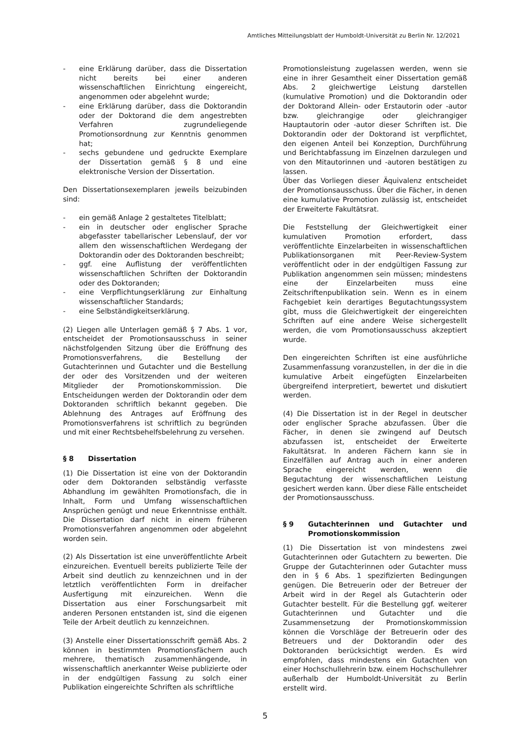Amtliches Mitteilungsblatt der Humboldt-Universität zu Berlin Nr. 12/2021
- eine Erklärung darüber, dass die Dissertation nicht bereits bei einer anderen wissenschaftlichen Einrichtung eingereicht, angenommen oder abgelehnt wurde;
- eine Erklärung darüber, dass die Doktorandin oder der Doktorand die dem angestrebten Verfahren zugrundeliegende Promotionsordnung zur Kenntnis genommen hat;
- sechs gebundene und gedruckte Exemplare der Dissertation gemäß § 8 und eine elektronische Version der Dissertation.
Den Dissertationsexemplaren jeweils beizubinden sind:
- ein gemäß Anlage 2 gestaltetes Titelblatt;
- ein in deutscher oder englischer Sprache abgefasster tabellarischer Lebenslauf, der vor allem den wissenschaftlichen Werdegang der Doktorandin oder des Doktoranden beschreibt;
- ggf. eine Auflistung der veröffentlichten wissenschaftlichen Schriften der Doktorandin oder des Doktoranden;
- eine Verpflichtungserklärung zur Einhaltung wissenschaftlicher Standards;
- eine Selbständigkeitserklärung.
(2) Liegen alle Unterlagen gemäß § 7 Abs. 1 vor, entscheidet der Promotionsausschuss in seiner nächstfolgenden Sitzung über die Eröffnung des Promotionsverfahrens, die Bestellung der Gutachterinnen und Gutachter und die Bestellung der oder des Vorsitzenden und der weiteren Mitglieder der Promotionskommission. Die Entscheidungen werden der Doktorandin oder dem Doktoranden schriftlich bekannt gegeben. Die Ablehnung des Antrages auf Eröffnung des Promotionsverfahrens ist schriftlich zu begründen und mit einer Rechtsbehelfsbelehrung zu versehen.
§ 8 Dissertation
(1) Die Dissertation ist eine von der Doktorandin oder dem Doktoranden selbständig verfasste Abhandlung im gewählten Promotionsfach, die in Inhalt, Form und Umfang wissenschaftlichen Ansprüchen genügt und neue Erkenntnisse enthält. Die Dissertation darf nicht in einem früheren Promotionsverfahren angenommen oder abgelehnt worden sein.
(2) Als Dissertation ist eine unveröffentlichte Arbeit einzureichen. Eventuell bereits publizierte Teile der Arbeit sind deutlich zu kennzeichnen und in der letztlich veröffentlichten Form in dreifacher Ausfertigung mit einzureichen. Wenn die Dissertation aus einer Forschungsarbeit mit anderen Personen entstanden ist, sind die eigenen Teile der Arbeit deutlich zu kennzeichnen.
(3) Anstelle einer Dissertationsschrift gemäß Abs. 2 können in bestimmten Promotionsfächern auch mehrere, thematisch zusammenhängende, in wissenschaftlich anerkannter Weise publizierte oder in der endgültigen Fassung zu solch einer Publikation eingereichte Schriften als schriftliche
Promotionsleistung zugelassen werden, wenn sie eine in ihrer Gesamtheit einer Dissertation gemäß Abs. 2 gleichwertige Leistung darstellen (kumulative Promotion) und die Doktorandin oder der Doktorand Allein- oder Erstautorin oder -autor bzw. gleichrangige oder gleichrangiger Hauptautorin oder -autor dieser Schriften ist. Die Doktorandin oder der Doktorand ist verpflichtet, den eigenen Anteil bei Konzeption, Durchführung und Berichtabfassung im Einzelnen darzulegen und von den Mitautorinnen und -autoren bestätigen zu lassen.
Über das Vorliegen dieser Äquivalenz entscheidet der Promotionsausschuss. Über die Fächer, in denen eine kumulative Promotion zulässig ist, entscheidet der Erweiterte Fakultätsrat.
Die Feststellung der Gleichwertigkeit einer kumulativen Promotion erfordert, dass veröffentlichte Einzelarbeiten in wissenschaftlichen Publikationsorganen mit Peer-Review-System veröffentlicht oder in der endgültigen Fassung zur Publikation angenommen sein müssen; mindestens eine der Einzelarbeiten muss eine Zeitschriftenpublikation sein. Wenn es in einem Fachgebiet kein derartiges Begutachtungssystem gibt, muss die Gleichwertigkeit der eingereichten Schriften auf eine andere Weise sichergestellt werden, die vom Promotionsausschuss akzeptiert wurde.
Den eingereichten Schriften ist eine ausführliche Zusammenfassung voranzustellen, in der die in die kumulative Arbeit eingefügten Einzelarbeiten übergreifend interpretiert, bewertet und diskutiert werden.
(4) Die Dissertation ist in der Regel in deutscher oder englischer Sprache abzufassen. Über die Fächer, in denen sie zwingend auf Deutsch abzufassen ist, entscheidet der Erweiterte Fakultätsrat. In anderen Fächern kann sie in Einzelfällen auf Antrag auch in einer anderen Sprache eingereicht werden, wenn die Begutachtung der wissenschaftlichen Leistung gesichert werden kann. Über diese Fälle entscheidet der Promotionsausschuss.
§ 9 Gutachterinnen und Gutachter und Promotionskommission
(1) Die Dissertation ist von mindestens zwei Gutachterinnen oder Gutachtern zu bewerten. Die Gruppe der Gutachterinnen oder Gutachter muss den in § 6 Abs. 1 spezifizierten Bedingungen genügen. Die Betreuerin oder der Betreuer der Arbeit wird in der Regel als Gutachterin oder Gutachter bestellt. Für die Bestellung ggf. weiterer Gutachterinnen und Gutachter und die Zusammensetzung der Promotionskommission können die Vorschläge der Betreuerin oder des Betreuers und der Doktorandin oder des Doktoranden berücksichtigt werden. Es wird empfohlen, dass mindestens ein Gutachten von einer Hochschullehrerin bzw. einem Hochschullehrer außerhalb der Humboldt-Universität zu Berlin erstellt wird.
5